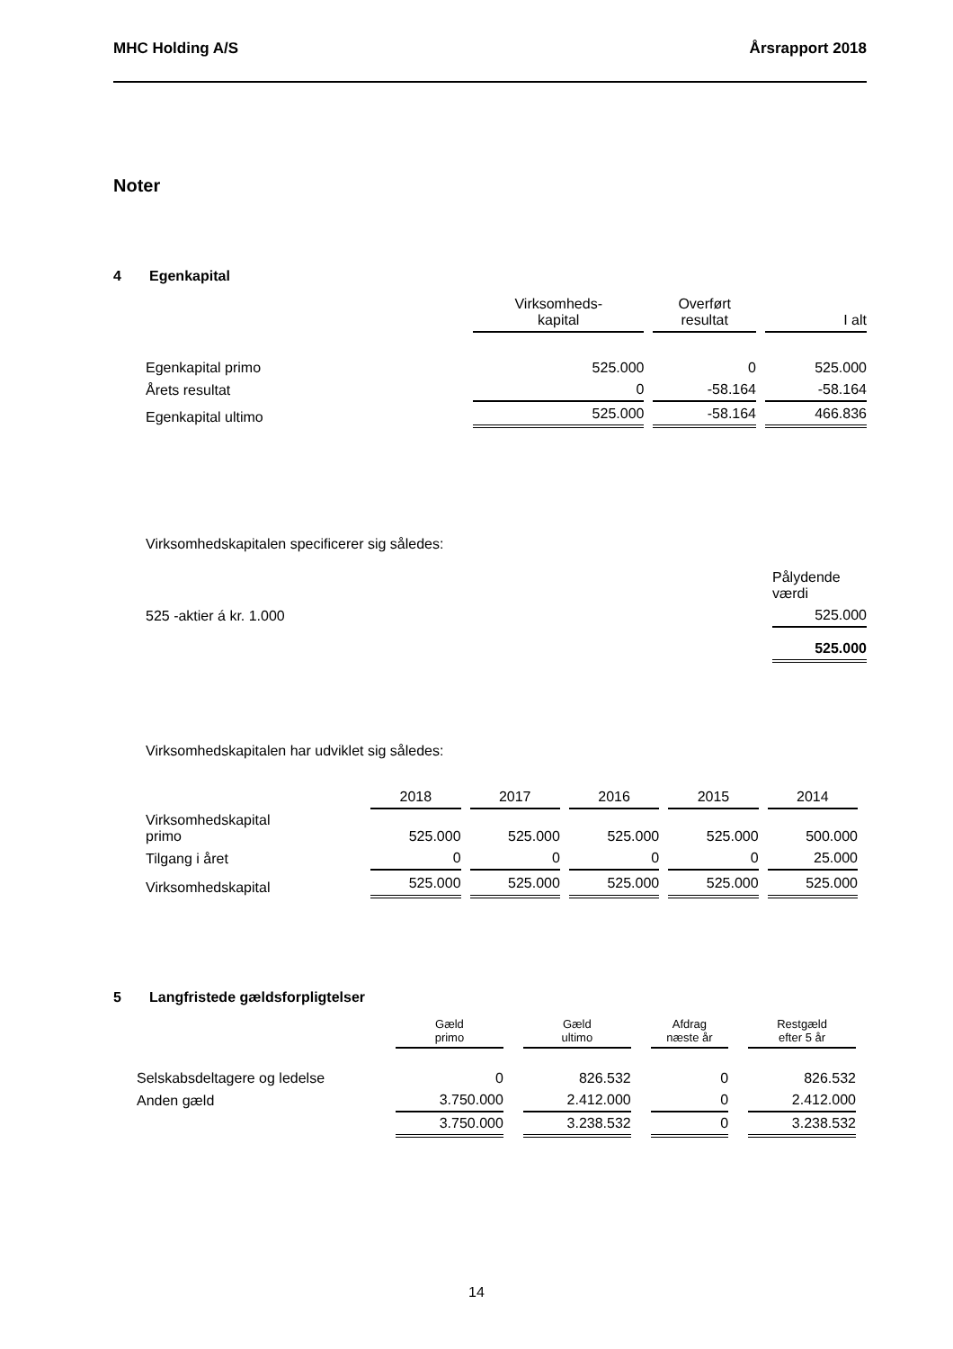MHC Holding A/S Årsrapport 2018
Noter
4 Egenkapital
| | Virksomheds- kapital | Overført resultat | I alt |
| --- | --- | --- | --- |
| Egenkapital primo | 525.000 | 0 | 525.000 |
| Årets resultat | 0 | -58.164 | -58.164 |
| Egenkapital ultimo | 525.000 | -58.164 | 466.836 |
Virksomhedskapitalen specificerer sig således:
| | Pålydende værdi |
| 525 -aktier á kr. 1.000 | 525.000 |
| | 525.000 |
Virksomhedskapitalen har udviklet sig således:
| | 2018 | 2017 | 2016 | 2015 | 2014 |
| --- | --- | --- | --- | --- | --- |
| Virksomhedskapital primo | 525.000 | 525.000 | 525.000 | 525.000 | 500.000 |
| Tilgang i året | 0 | 0 | 0 | 0 | 25.000 |
| Virksomhedskapital | 525.000 | 525.000 | 525.000 | 525.000 | 525.000 |
5 Langfristede gældsforpligtelser
| | Gæld primo | Gæld ultimo | Afdrag næste år | Restgæld efter 5 år |
| --- | --- | --- | --- | --- |
| Selskabsdeltagere og ledelse | 0 | 826.532 | 0 | 826.532 |
| Anden gæld | 3.750.000 | 2.412.000 | 0 | 2.412.000 |
| | 3.750.000 | 3.238.532 | 0 | 3.238.532 |
14